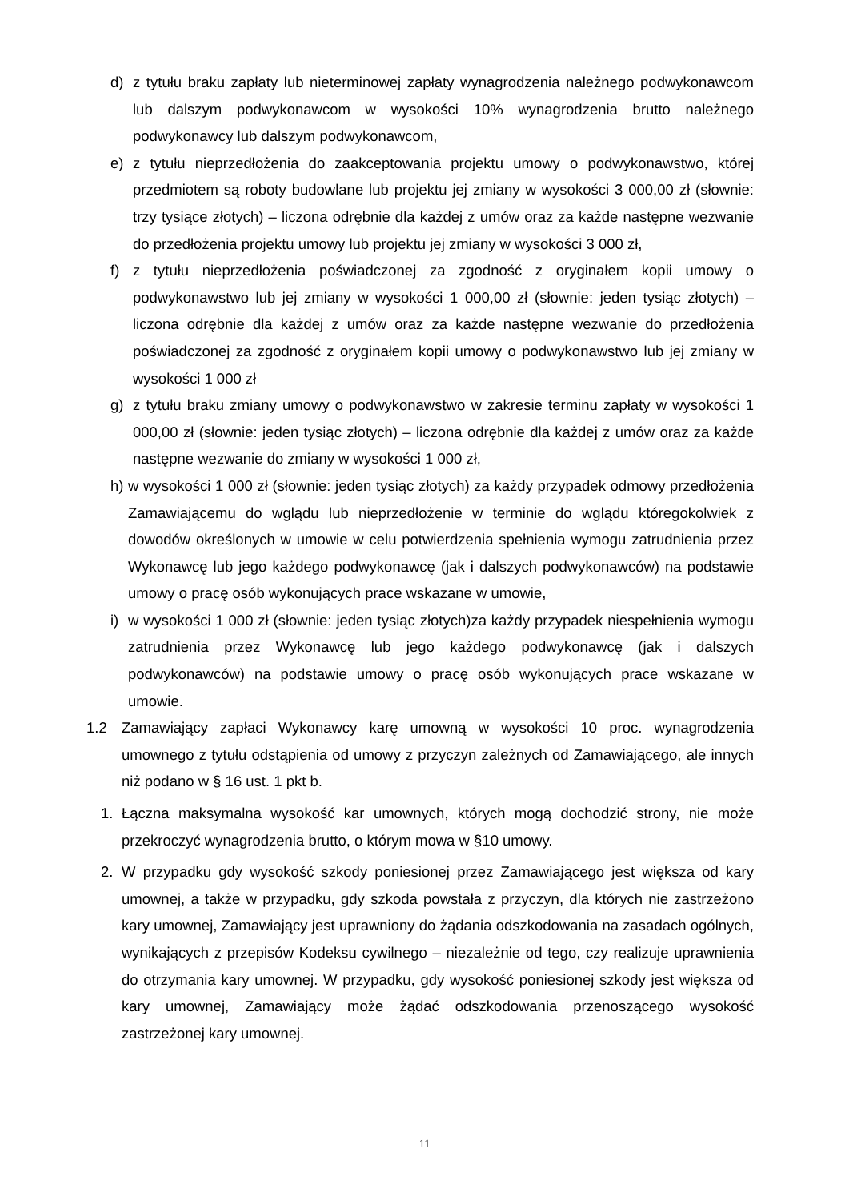d) z tytułu braku zapłaty lub nieterminowej zapłaty wynagrodzenia należnego podwykonawcom lub dalszym podwykonawcom w wysokości 10% wynagrodzenia brutto należnego podwykonawcy lub dalszym podwykonawcom,
e) z tytułu nieprzedłożenia do zaakceptowania projektu umowy o podwykonawstwo, której przedmiotem są roboty budowlane lub projektu jej zmiany w wysokości 3 000,00 zł (słownie: trzy tysiące złotych) – liczona odrębnie dla każdej z umów oraz za każde następne wezwanie do przedłożenia projektu umowy lub projektu jej zmiany w wysokości 3 000 zł,
f) z tytułu nieprzedłożenia poświadczonej za zgodność z oryginałem kopii umowy o podwykonawstwo lub jej zmiany w wysokości 1 000,00 zł (słownie: jeden tysiąc złotych) – liczona odrębnie dla każdej z umów oraz za każde następne wezwanie do przedłożenia poświadczonej za zgodność z oryginałem kopii umowy o podwykonawstwo lub jej zmiany w wysokości 1 000 zł
g) z tytułu braku zmiany umowy o podwykonawstwo w zakresie terminu zapłaty w wysokości 1 000,00 zł (słownie: jeden tysiąc złotych) – liczona odrębnie dla każdej z umów oraz za każde następne wezwanie do zmiany w wysokości 1 000 zł,
h) w wysokości 1 000 zł (słownie: jeden tysiąc złotych) za każdy przypadek odmowy przedłożenia Zamawiającemu do wglądu lub nieprzedłożenie w terminie do wglądu któregokolwiek z dowodów określonych w umowie w celu potwierdzenia spełnienia wymogu zatrudnienia przez Wykonawcę lub jego każdego podwykonawcę (jak i dalszych podwykonawców) na podstawie umowy o pracę osób wykonujących prace wskazane w umowie,
i) w wysokości 1 000 zł (słownie: jeden tysiąc złotych)za każdy przypadek niespełnienia wymogu zatrudnienia przez Wykonawcę lub jego każdego podwykonawcę (jak i dalszych podwykonawców) na podstawie umowy o pracę osób wykonujących prace wskazane w umowie.
1.2 Zamawiający zapłaci Wykonawcy karę umowną w wysokości 10 proc. wynagrodzenia umownego z tytułu odstąpienia od umowy z przyczyn zależnych od Zamawiającego, ale innych niż podano w § 16 ust. 1 pkt b.
1. Łączna maksymalna wysokość kar umownych, których mogą dochodzić strony, nie może przekroczyć wynagrodzenia brutto, o którym mowa w §10 umowy.
2. W przypadku gdy wysokość szkody poniesionej przez Zamawiającego jest większa od kary umownej, a także w przypadku, gdy szkoda powstała z przyczyn, dla których nie zastrzeżono kary umownej, Zamawiający jest uprawniony do żądania odszkodowania na zasadach ogólnych, wynikających z przepisów Kodeksu cywilnego – niezależnie od tego, czy realizuje uprawnienia do otrzymania kary umownej. W przypadku, gdy wysokość poniesionej szkody jest większa od kary umownej, Zamawiający może żądać odszkodowania przenoszącego wysokość zastrzeżonej kary umownej.
11